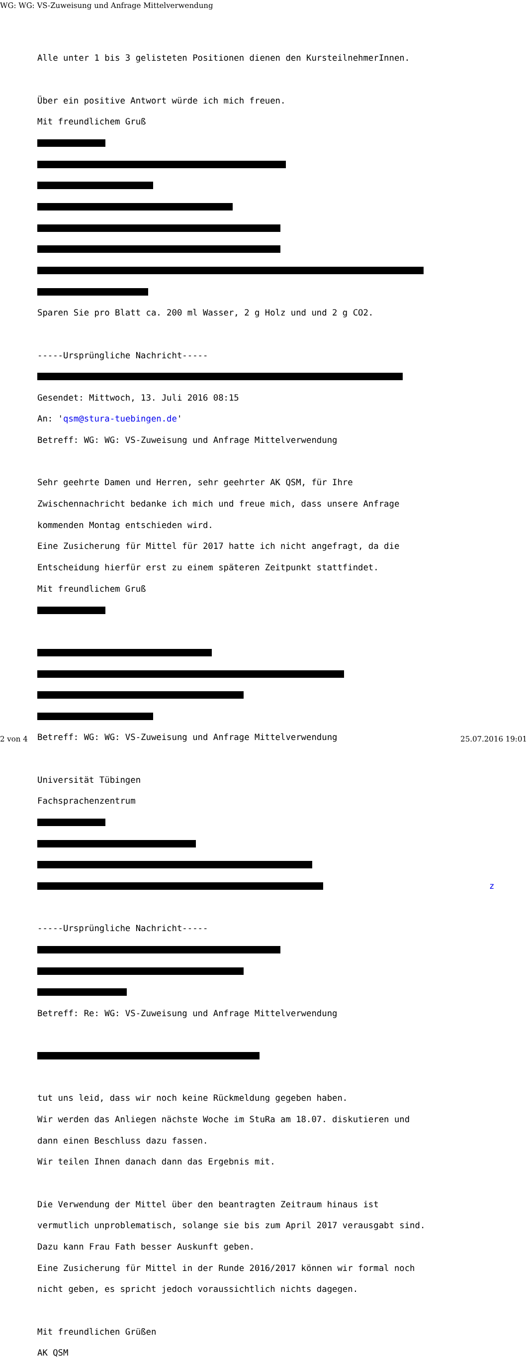WG: WG: VS-Zuweisung und Anfrage Mittelverwendung
Alle unter 1 bis 3 gelisteten Positionen dienen den KursteilnehmerInnen.
Über ein positive Antwort würde ich mich freuen.
Mit freundlichem Gruß
Sparen Sie pro Blatt ca. 200 ml Wasser, 2 g Holz und und 2 g CO2.
-----Ursprüngliche Nachricht-----
Gesendet: Mittwoch, 13. Juli 2016 08:15
An: 'qsm@stura-tuebingen.de'
Betreff: WG: WG: VS-Zuweisung und Anfrage Mittelverwendung
Sehr geehrte Damen und Herren, sehr geehrter AK QSM, für Ihre
Zwischennachricht bedanke ich mich und freue mich, dass unsere Anfrage
kommenden Montag entschieden wird.
Eine Zusicherung für Mittel für 2017 hatte ich nicht angefragt, da die
Entscheidung hierfür erst zu einem späteren Zeitpunkt stattfindet.
Mit freundlichem Gruß
Betreff: WG: WG: VS-Zuweisung und Anfrage Mittelverwendung
Universität Tübingen
Fachsprachenzentrum
z
-----Ursprüngliche Nachricht-----
Betreff: Re: WG: VS-Zuweisung und Anfrage Mittelverwendung
tut uns leid, dass wir noch keine Rückmeldung gegeben haben.
Wir werden das Anliegen nächste Woche im StuRa am 18.07. diskutieren und
dann einen Beschluss dazu fassen.
Wir teilen Ihnen danach dann das Ergebnis mit.
Die Verwendung der Mittel über den beantragten Zeitraum hinaus ist
vermutlich unproblematisch, solange sie bis zum April 2017 verausgabt sind.
Dazu kann Frau Fath besser Auskunft geben.
Eine Zusicherung für Mittel in der Runde 2016/2017 können wir formal noch
nicht geben, es spricht jedoch voraussichtlich nichts dagegen.
Mit freundlichen Grüßen
AK QSM
2 von 4 25.07.2016 19:01